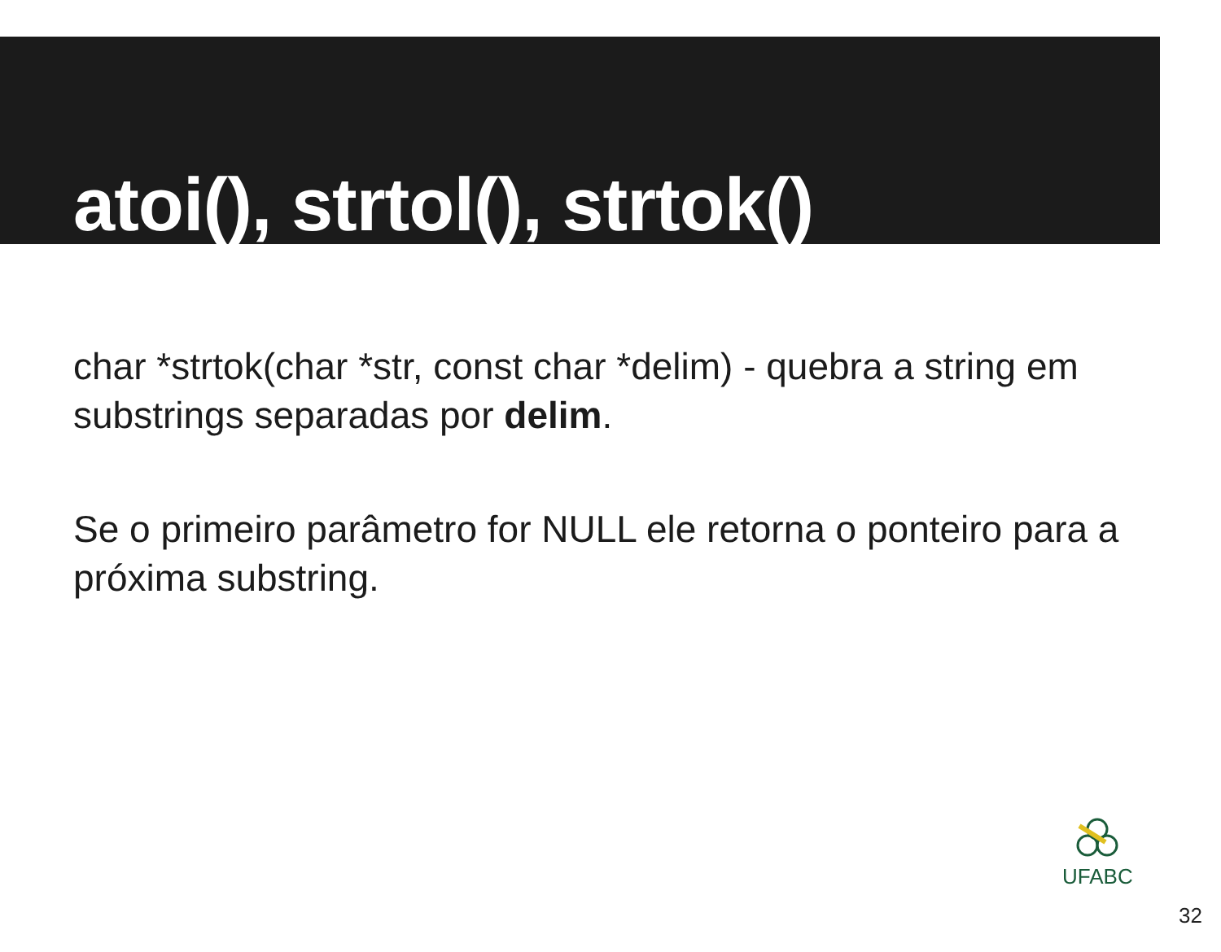atoi(), strtol(), strtok()
char *strtok(char *str, const char *delim) - quebra a string em substrings separadas por delim.
Se o primeiro parâmetro for NULL ele retorna o ponteiro para a próxima substring.
UFABC
32